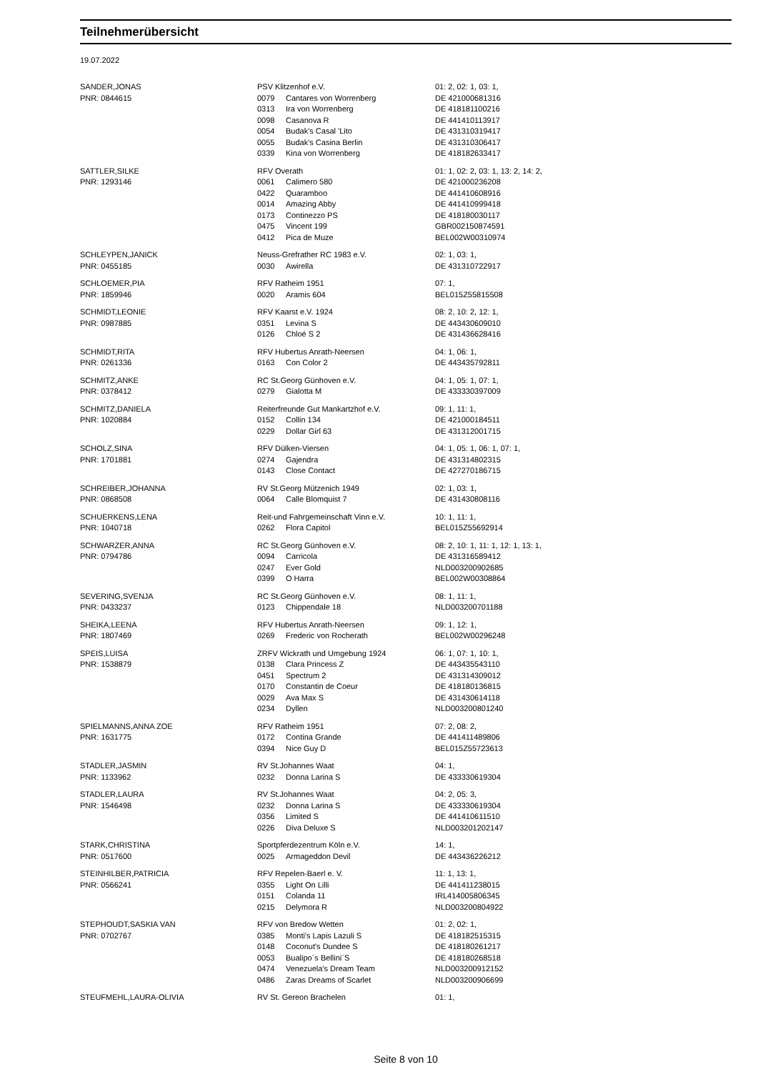Teilnehmerübersicht
19.07.2022
| SANDER,JONAS | PSV Klitzenhof e.V. | | 01: 2, 02: 1, 03: 1, |
| PNR: 0844615 | 0079 | Cantares von Worrenberg | DE 421000681316 |
| | 0313 | Ira von Worrenberg | DE 418181100216 |
| | 0098 | Casanova R | DE 441410113917 |
| | 0054 | Budak's Casal 'Lito | DE 431310319417 |
| | 0055 | Budak's Casina Berlin | DE 431310306417 |
| | 0339 | Kina von Worrenberg | DE 418182633417 |
| SATTLER,SILKE | RFV Overath | | 01: 1, 02: 2, 03: 1, 13: 2, 14: 2, |
| PNR: 1293146 | 0061 | Calimero 580 | DE 421000236208 |
| | 0422 | Quaramboo | DE 441410608916 |
| | 0014 | Amazing Abby | DE 441410999418 |
| | 0173 | Continezzo PS | DE 418180030117 |
| | 0475 | Vincent 199 | GBR002150874591 |
| | 0412 | Pica de Muze | BEL002W00310974 |
| SCHLEYPEN,JANICK | Neuss-Grefrather RC 1983 e.V. | | 02: 1, 03: 1, |
| PNR: 0455185 | 0030 | Awirella | DE 431310722917 |
| SCHLOEMER,PIA | RFV Ratheim 1951 | | 07: 1, |
| PNR: 1859946 | 0020 | Aramis 604 | BEL015Z55815508 |
| SCHMIDT,LEONIE | RFV Kaarst e.V. 1924 | | 08: 2, 10: 2, 12: 1, |
| PNR: 0987885 | 0351 | Levina S | DE 443430609010 |
| | 0126 | Chloé S 2 | DE 431436628416 |
| SCHMIDT,RITA | RFV Hubertus Anrath-Neersen | | 04: 1, 06: 1, |
| PNR: 0261336 | 0163 | Con Color 2 | DE 443435792811 |
| SCHMITZ,ANKE | RC St.Georg Günhoven e.V. | | 04: 1, 05: 1, 07: 1, |
| PNR: 0378412 | 0279 | Gialotta M | DE 433330397009 |
| SCHMITZ,DANIELA | Reiterfreunde Gut Mankartzhof e.V. | | 09: 1, 11: 1, |
| PNR: 1020884 | 0152 | Collin 134 | DE 421000184511 |
| | 0229 | Dollar Girl 63 | DE 431312001715 |
| SCHOLZ,SINA | RFV Dülken-Viersen | | 04: 1, 05: 1, 06: 1, 07: 1, |
| PNR: 1701881 | 0274 | Gajendra | DE 431314802315 |
| | 0143 | Close Contact | DE 427270186715 |
| SCHREIBER,JOHANNA | RV St.Georg Mützenich 1949 | | 02: 1, 03: 1, |
| PNR: 0868508 | 0064 | Calle Blomquist 7 | DE 431430808116 |
| SCHUERKENS,LENA | Reit-und Fahrgemeinschaft Vinn e.V. | | 10: 1, 11: 1, |
| PNR: 1040718 | 0262 | Flora Capitol | BEL015Z55692914 |
| SCHWARZER,ANNA | RC St.Georg Günhoven e.V. | | 08: 2, 10: 1, 11: 1, 12: 1, 13: 1, |
| PNR: 0794786 | 0094 | Carricola | DE 431316589412 |
| | 0247 | Ever Gold | NLD003200902685 |
| | 0399 | O Harra | BEL002W00308864 |
| SEVERING,SVENJA | RC St.Georg Günhoven e.V. | | 08: 1, 11: 1, |
| PNR: 0433237 | 0123 | Chippendale 18 | NLD003200701188 |
| SHEIKA,LEENA | RFV Hubertus Anrath-Neersen | | 09: 1, 12: 1, |
| PNR: 1807469 | 0269 | Frederic von Rocherath | BEL002W00296248 |
| SPEIS,LUISA | ZRFV Wickrath und Umgebung 1924 | | 06: 1, 07: 1, 10: 1, |
| PNR: 1538879 | 0138 | Clara Princess Z | DE 443435543110 |
| | 0451 | Spectrum 2 | DE 431314309012 |
| | 0170 | Constantin de Coeur | DE 418180136815 |
| | 0029 | Ava Max S | DE 431430614118 |
| | 0234 | Dyllen | NLD003200801240 |
| SPIELMANNS,ANNA ZOE | RFV Ratheim 1951 | | 07: 2, 08: 2, |
| PNR: 1631775 | 0172 | Contina Grande | DE 441411489806 |
| | 0394 | Nice Guy D | BEL015Z55723613 |
| STADLER,JASMIN | RV St.Johannes Waat | | 04: 1, |
| PNR: 1133962 | 0232 | Donna Larina S | DE 433330619304 |
| STADLER,LAURA | RV St.Johannes Waat | | 04: 2, 05: 3, |
| PNR: 1546498 | 0232 | Donna Larina S | DE 433330619304 |
| | 0356 | Limited S | DE 441410611510 |
| | 0226 | Diva Deluxe S | NLD003201202147 |
| STARK,CHRISTINA | Sportpferdezentrum Köln e.V. | | 14: 1, |
| PNR: 0517600 | 0025 | Armageddon Devil | DE 443436226212 |
| STEINHILBER,PATRICIA | RFV Repelen-Baerl e. V. | | 11: 1, 13: 1, |
| PNR: 0566241 | 0355 | Light On Lilli | DE 441411238015 |
| | 0151 | Colanda 11 | IRL414005806345 |
| | 0215 | Delymora R | NLD003200804922 |
| STEPHOUDT,SASKIA VAN | RFV von Bredow Wetten | | 01: 2, 02: 1, |
| PNR: 0702767 | 0385 | Monti's Lapis Lazuli S | DE 418182515315 |
| | 0148 | Coconut's Dundee S | DE 418180261217 |
| | 0053 | Bualipo´s Bellini´S | DE 418180268518 |
| | 0474 | Venezuela's Dream Team | NLD003200912152 |
| | 0486 | Zaras Dreams of Scarlet | NLD003200906699 |
| STEUFMEHL,LAURA-OLIVIA | RV St. Gereon Brachelen | | 01: 1, |
Seite 8 von 10